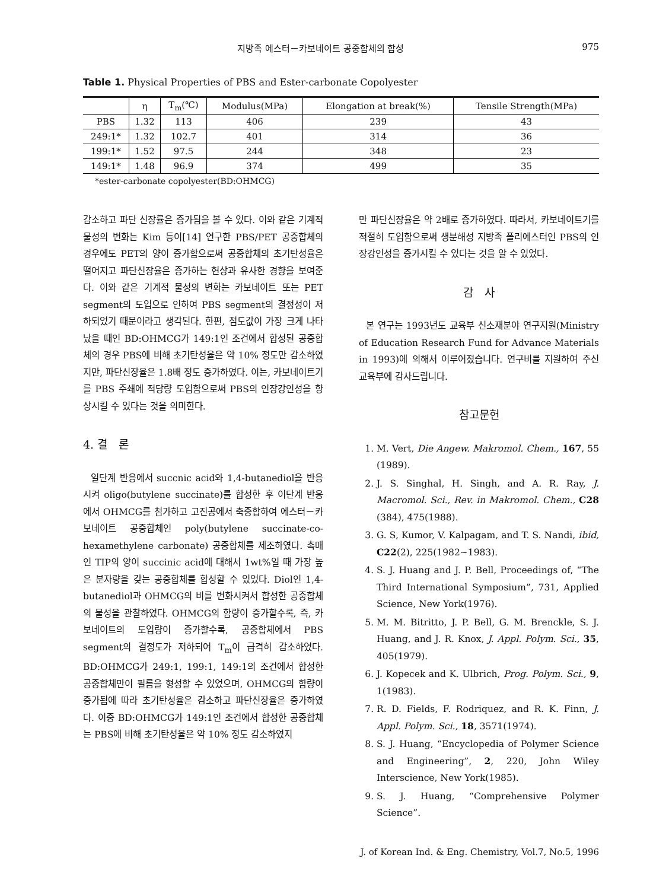지방족 에스터－카보네이트 공중합체의 합성 975
Table 1. Physical Properties of PBS and Ester-carbonate Copolyester
| | η | T<sub>m</sub>(℃) | Modulus(MPa) | Elongation at break(%) | Tensile Strength(MPa) |
| --- | --- | --- | --- | --- | --- |
| PBS | 1.32 | 113 | 406 | 239 | 43 |
| 249:1* | 1.32 | 102.7 | 401 | 314 | 36 |
| 199:1* | 1.52 | 97.5 | 244 | 348 | 23 |
| 149:1* | 1.48 | 96.9 | 374 | 499 | 35 |
*ester-carbonate copolyester(BD:OHMCG)
감소하고 파단 신장률은 증가됨을 볼 수 있다. 이와 같은 기계적 물성의 변화는 Kim 등이[14] 연구한 PBS/PET 공중합체의 경우에도 PET의 양이 증가함으로써 공중합체의 초기탄성율은 떨어지고 파단신장율은 증가하는 현상과 유사한 경향을 보여준다. 이와 같은 기계적 물성의 변화는 카보네이트 또는 PET segment의 도입으로 인하여 PBS segment의 결정성이 저하되었기 때문이라고 생각된다. 한편, 점도값이 가장 크게 나타났을 때인 BD:OHMCG가 149:1인 조건에서 합성된 공중합체의 경우 PBS에 비해 초기탄성율은 약 10% 정도만 감소하였지만, 파단신장율은 1.8배 정도 증가하였다. 이는, 카보네이트기를 PBS 주쇄에 적당량 도입함으로써 PBS의 인장강인성을 향상시킬 수 있다는 것을 의미한다.
4. 결　론
일단계 반응에서 succnic acid와 1,4-butanediol을 반응시켜 oligo(butylene succinate)를 합성한 후 이단계 반응에서 OHMCG를 첨가하고 고진공에서 축중합하여 에스터－카보네이트 공중합체인 poly(butylene succinate-co-hexamethylene carbonate) 공중합체를 제조하였다. 촉매인 TIP의 양이 succinic acid에 대해서 1wt%일 때 가장 높은 분자량을 갖는 공중합체를 합성할 수 있었다. Diol인 1,4-butanediol과 OHMCG의 비를 변화시켜서 합성한 공중합체의 물성을 관찰하였다. OHMCG의 함량이 증가할수록, 즉, 카보네이트의 도입량이 증가할수록, 공중합체에서 PBS segment의 결정도가 저하되어 T<sub>m</sub>이 급격히 감소하였다. BD:OHMCG가 249:1, 199:1, 149:1의 조건에서 합성한 공중합체만이 필름을 형성할 수 있었으며, OHMCG의 함량이 증가됨에 따라 초기탄성율은 감소하고 파단신장율은 증가하였다. 이중 BD:OHMCG가 149:1인 조건에서 합성한 공중합체는 PBS에 비해 초기탄성율은 약 10% 정도 감소하였지
만 파단신장율은 약 2배로 증가하였다. 따라서, 카보네이트기를 적절히 도입함으로써 생분해성 지방족 폴리에스터인 PBS의 인장강인성을 증가시킬 수 있다는 것을 알 수 있었다.
감　사
본 연구는 1993년도 교육부 신소재분야 연구지원(Ministry of Education Research Fund for Advance Materials in 1993)에 의해서 이루어졌습니다. 연구비를 지원하여 주신 교육부에 감사드립니다.
참고문헌
1. M. Vert, Die Angew. Makromol. Chem., 167, 55 (1989).
2. J. S. Singhal, H. Singh, and A. R. Ray, J. Macromol. Sci., Rev. in Makromol. Chem., C28 (384), 475(1988).
3. G. S, Kumor, V. Kalpagam, and T. S. Nandi, ibid, C22(2), 225(1982∼1983).
4. S. J. Huang and J. P. Bell, Proceedings of, “The Third International Symposium”, 731, Applied Science, New York(1976).
5. M. M. Bitritto, J. P. Bell, G. M. Brenckle, S. J. Huang, and J. R. Knox, J. Appl. Polym. Sci., 35, 405(1979).
6. J. Kopecek and K. Ulbrich, Prog. Polym. Sci., 9, 1(1983).
7. R. D. Fields, F. Rodriquez, and R. K. Finn, J. Appl. Polym. Sci., 18, 3571(1974).
8. S. J. Huang, “Encyclopedia of Polymer Science and Engineering”, 2, 220, John Wiley Interscience, New York(1985).
9. S. J. Huang, “Comprehensive Polymer Science”.
J. of Korean Ind. & Eng. Chemistry, Vol.7, No.5, 1996